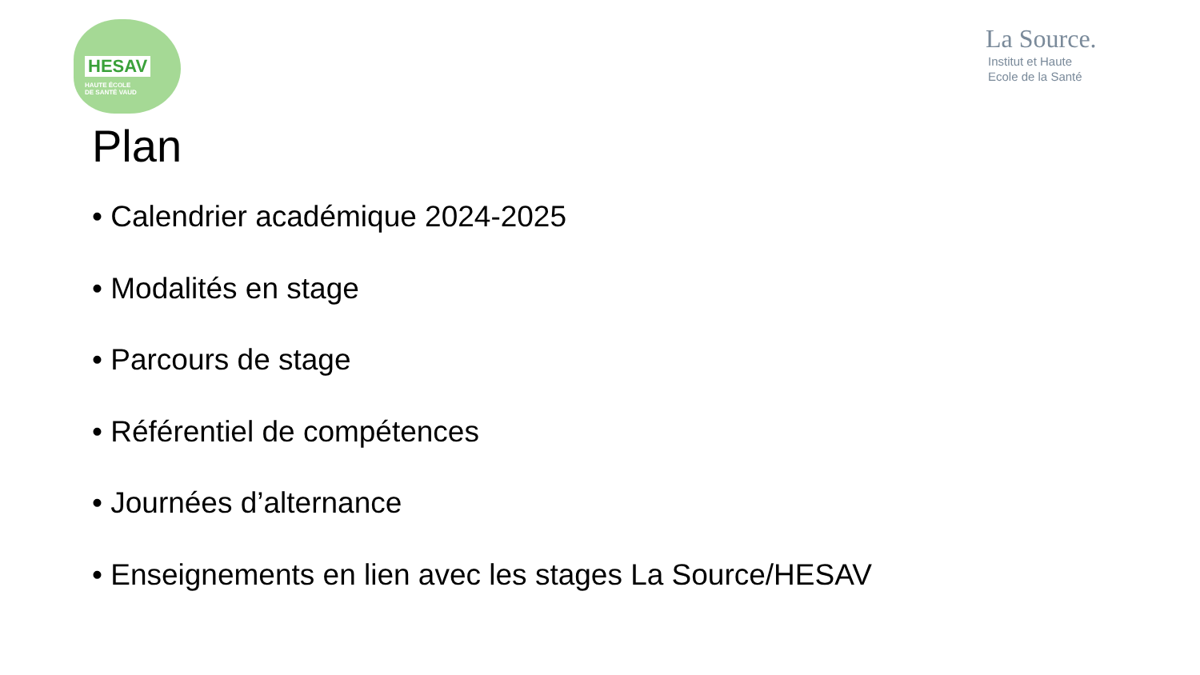HESAV
HAUTE ÉCOLE
DE SANTÉ VAUD
La Source.
Institut et Haute
Ecole de la Santé
Plan
• Calendrier académique 2024-2025
• Modalités en stage
• Parcours de stage
• Référentiel de compétences
• Journées d’alternance
• Enseignements en lien avec les stages La Source/HESAV